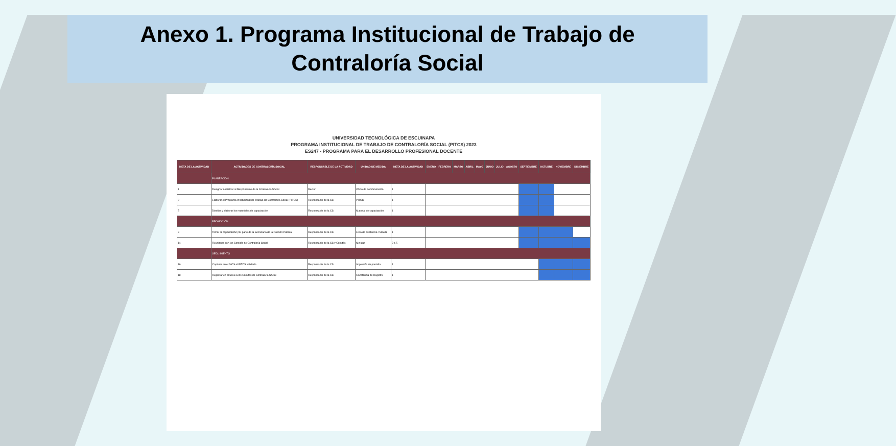Anexo 1. Programa Institucional de Trabajo de
Contraloría Social
UNIVERSIDAD TECNOLÓGICA DE ESCUINAPA
PROGRAMA INSTITUCIONAL DE TRABAJO DE CONTRALORÍA SOCIAL (PITCS) 2023
ES247 - PROGRAMA PARA EL DESARROLLO PROFESIONAL DOCENTE
| META DE LA ACTIVIDAD | ACTIVIDADES DE CONTRALORÍA SOCIAL | RESPONSABLE DE LA ACTIVIDAD | UNIDAD DE MEDIDA | META DE LA ACTIVIDAD | ENERO | FEBRERO | MARZO | ABRIL | MAYO | JUNIO | JULIO | AGOSTO | SEPTIEMBRE | OCTUBRE | NOVIEMBRE | DICIEMBRE |
| --- | --- | --- | --- | --- | --- | --- | --- | --- | --- | --- | --- | --- | --- | --- | --- | --- |
| | PLANEACIÓN | | | | | | | | | | | | | | | |
| 1 | Designar o ratificar al Responsable de la Contraloría Social | Rector | Oficio de nombramiento | 1 | | | | | | | | | | | | |
| 2 | Elaborar el Programa Institucional de Trabajo de Contraloría Social (PITCS) | Responsable de la CS | PITCS | 1 | | | | | | | | | | | | |
| 5 | Diseñar y elaborar los materiales de capacitación | Responsable de la CS | Material de capacitación | 1 | | | | | | | | | | | | |
| | PROMOCIÓN | | | | | | | | | | | | | | | |
| 8 | Tomar la capacitación por parte de la Secretaría de la Función Pública | Responsable de la CS | Lista de asistencia / Minuta | 1 | | | | | | | | | | | | |
| 14 | Reuniones con los Comités de Contraloría Social | Responsable de la CS y Comités | Minutas | 3 a 5 | | | | | | | | | | | | |
| | SEGUIMIENTO | | | | | | | | | | | | | | | |
| 16 | Capturar en el SICS el PITCS validado | Responsable de la CS | Impresión de pantalla | 1 | | | | | | | | | | | | |
| 18 | Registrar en el SICS a los Comités de Contraloría Social | Responsable de la CS | Constancia de Registro | 1 | | | | | | | | | | | | |